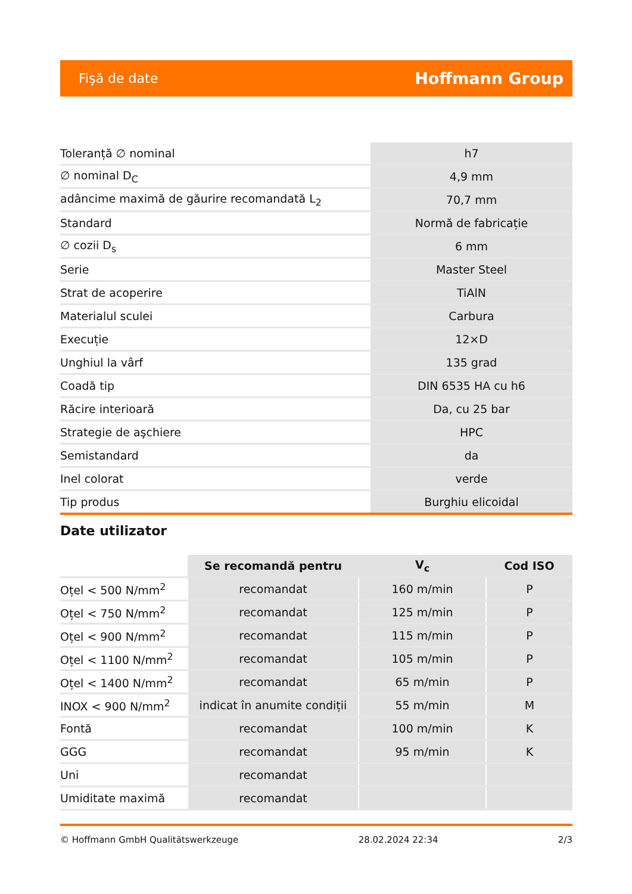Fişă de date Hoffmann Group
| Toleranță ∅ nominal | h7 |
| ∅ nominal D<sub>C</sub> | 4,9 mm |
| adâncime maximă de găurire recomandată L<sub>2</sub> | 70,7 mm |
| Standard | Normă de fabricație |
| ∅ cozii D<sub>s</sub> | 6 mm |
| Serie | Master Steel |
| Strat de acoperire | TiAlN |
| Materialul sculei | Carbura |
| Execuție | 12×D |
| Unghiul la vârf | 135 grad |
| Coadă tip | DIN 6535 HA cu h6 |
| Răcire interioară | Da, cu 25 bar |
| Strategie de aşchiere | HPC |
| Semistandard | da |
| Inel colorat | verde |
| Tip produs | Burghiu elicoidal |
Date utilizator
| | Se recomandă pentru | V<sub>c</sub> | Cod ISO |
| --- | --- | --- | --- |
| Oțel < 500 N/mm<sup>2</sup> | recomandat | 160 m/min | P |
| Oțel < 750 N/mm<sup>2</sup> | recomandat | 125 m/min | P |
| Oțel < 900 N/mm<sup>2</sup> | recomandat | 115 m/min | P |
| Oțel < 1100 N/mm<sup>2</sup> | recomandat | 105 m/min | P |
| Oțel < 1400 N/mm<sup>2</sup> | recomandat | 65 m/min | P |
| INOX < 900 N/mm<sup>2</sup> | indicat în anumite condiții | 55 m/min | M |
| Fontă | recomandat | 100 m/min | K |
| GGG | recomandat | 95 m/min | K |
| Uni | recomandat | | |
| Umiditate maximă | recomandat | | |
© Hoffmann GmbH Qualitätswerkzeuge 28.02.2024 22:34 2/3